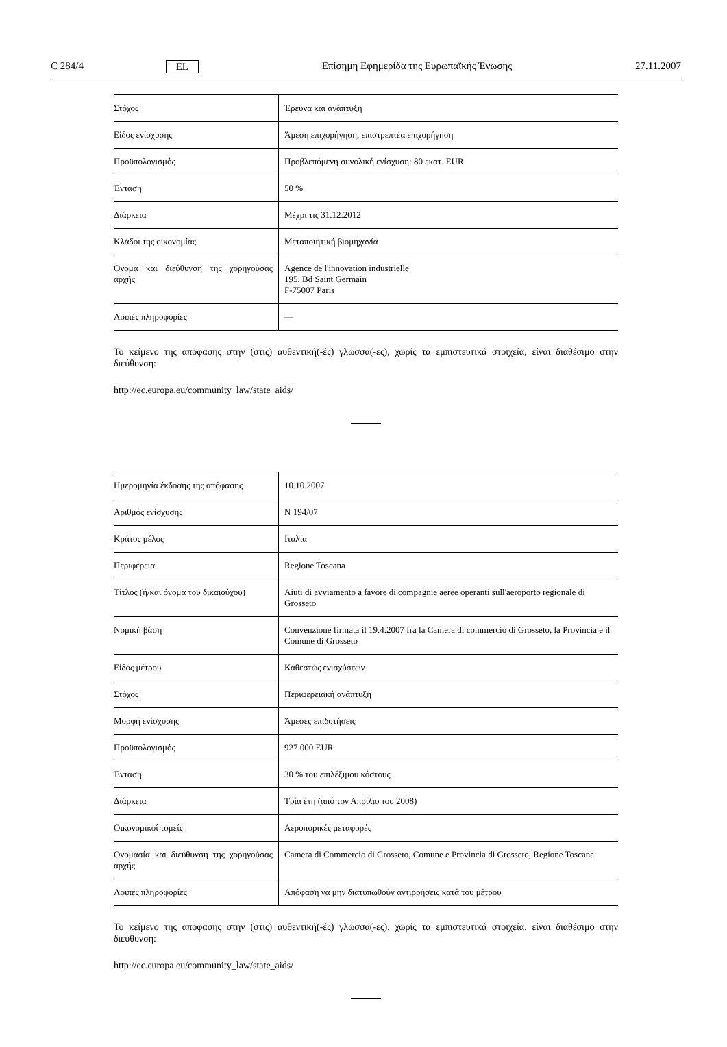C 284/4 EL Επίσημη Εφημερίδα της Ευρωπαϊκής Ένωσης 27.11.2007
| Στόχος | Έρευνα και ανάπτυξη |
| Είδος ενίσχυσης | Άμεση επιχορήγηση, επιστρεπτέα επιχορήγηση |
| Προϋπολογισμός | Προβλεπόμενη συνολική ενίσχυση: 80 εκατ. EUR |
| Ένταση | 50 % |
| Διάρκεια | Μέχρι τις 31.12.2012 |
| Κλάδοι της οικονομίας | Μεταποιητική βιομηχανία |
| Όνομα και διεύθυνση της χορηγούσας αρχής | Agence de l'innovation industrielle 195, Bd Saint Germain F-75007 Paris |
| Λοιπές πληροφορίες | — |
Το κείμενο της απόφασης στην (στις) αυθεντική(-ές) γλώσσα(-ες), χωρίς τα εμπιστευτικά στοιχεία, είναι διαθέσιμο στην διεύθυνση:
http://ec.europa.eu/community_law/state_aids/
| Ημερομηνία έκδοσης της απόφασης | 10.10.2007 |
| Αριθμός ενίσχυσης | N 194/07 |
| Κράτος μέλος | Ιταλία |
| Περιφέρεια | Regione Toscana |
| Τίτλος (ή/και όνομα του δικαιούχου) | Aiuti di avviamento a favore di compagnie aeree operanti sull'aeroporto regionale di Grosseto |
| Νομική βάση | Convenzione firmata il 19.4.2007 fra la Camera di commercio di Grosseto, la Provincia e il Comune di Grosseto |
| Είδος μέτρου | Καθεστώς ενισχύσεων |
| Στόχος | Περιφερειακή ανάπτυξη |
| Μορφή ενίσχυσης | Άμεσες επιδοτήσεις |
| Προϋπολογισμός | 927 000 EUR |
| Ένταση | 30 % του επιλέξιμου κόστους |
| Διάρκεια | Τρία έτη (από τον Απρίλιο του 2008) |
| Οικονομικοί τομείς | Αεροπορικές μεταφορές |
| Ονομασία και διεύθυνση της χορηγούσας αρχής | Camera di Commercio di Grosseto, Comune e Provincia di Grosseto, Regione Toscana |
| Λοιπές πληροφορίες | Απόφαση να μην διατυπωθούν αντιρρήσεις κατά του μέτρου |
Το κείμενο της απόφασης στην (στις) αυθεντική(-ές) γλώσσα(-ες), χωρίς τα εμπιστευτικά στοιχεία, είναι διαθέσιμο στην διεύθυνση:
http://ec.europa.eu/community_law/state_aids/